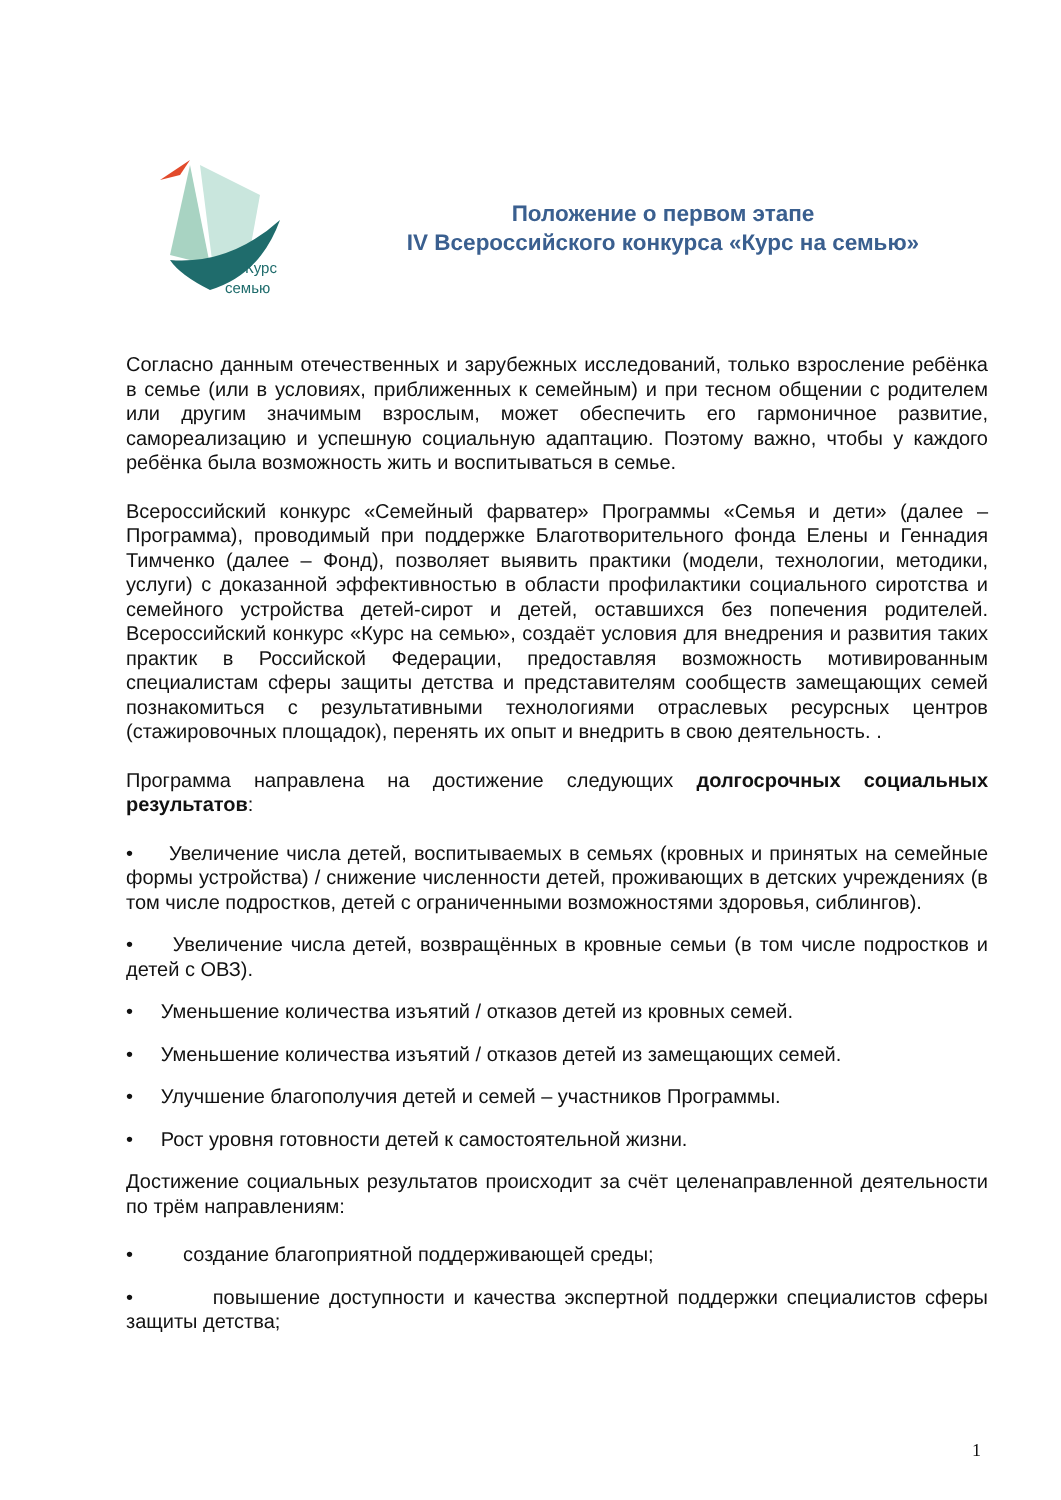Курс
семью
Положение о первом этапе
IV Всероссийского конкурса «Курс на семью»
Согласно данным отечественных и зарубежных исследований, только взросление ребёнка в семье (или в условиях, приближенных к семейным) и при тесном общении с родителем или другим значимым взрослым, может обеспечить его гармоничное развитие, самореализацию и успешную социальную адаптацию. Поэтому важно, чтобы у каждого ребёнка была возможность жить и воспитываться в семье.
Всероссийский конкурс «Семейный фарватер» Программы «Семья и дети» (далее – Программа), проводимый при поддержке Благотворительного фонда Елены и Геннадия Тимченко (далее – Фонд), позволяет выявить практики (модели, технологии, методики, услуги) с доказанной эффективностью в области профилактики социального сиротства и семейного устройства детей-сирот и детей, оставшихся без попечения родителей. Всероссийский конкурс «Курс на семью», создаёт условия для внедрения и развития таких практик в Российской Федерации, предоставляя возможность мотивированным специалистам сферы защиты детства и представителям сообществ замещающих семей познакомиться с результативными технологиями отраслевых ресурсных центров (стажировочных площадок), перенять их опыт и внедрить в свою деятельность. .
Программа направлена на достижение следующих долгосрочных социальных результатов:
• Увеличение числа детей, воспитываемых в семьях (кровных и принятых на семейные формы устройства) / снижение численности детей, проживающих в детских учреждениях (в том числе подростков, детей с ограниченными возможностями здоровья, сиблингов).
• Увеличение числа детей, возвращённых в кровные семьи (в том числе подростков и детей с ОВЗ).
• Уменьшение количества изъятий / отказов детей из кровных семей.
• Уменьшение количества изъятий / отказов детей из замещающих семей.
• Улучшение благополучия детей и семей – участников Программы.
• Рост уровня готовности детей к самостоятельной жизни.
Достижение социальных результатов происходит за счёт целенаправленной деятельности по трём направлениям:
• создание благоприятной поддерживающей среды;
• повышение доступности и качества экспертной поддержки специалистов сферы защиты детства;
1